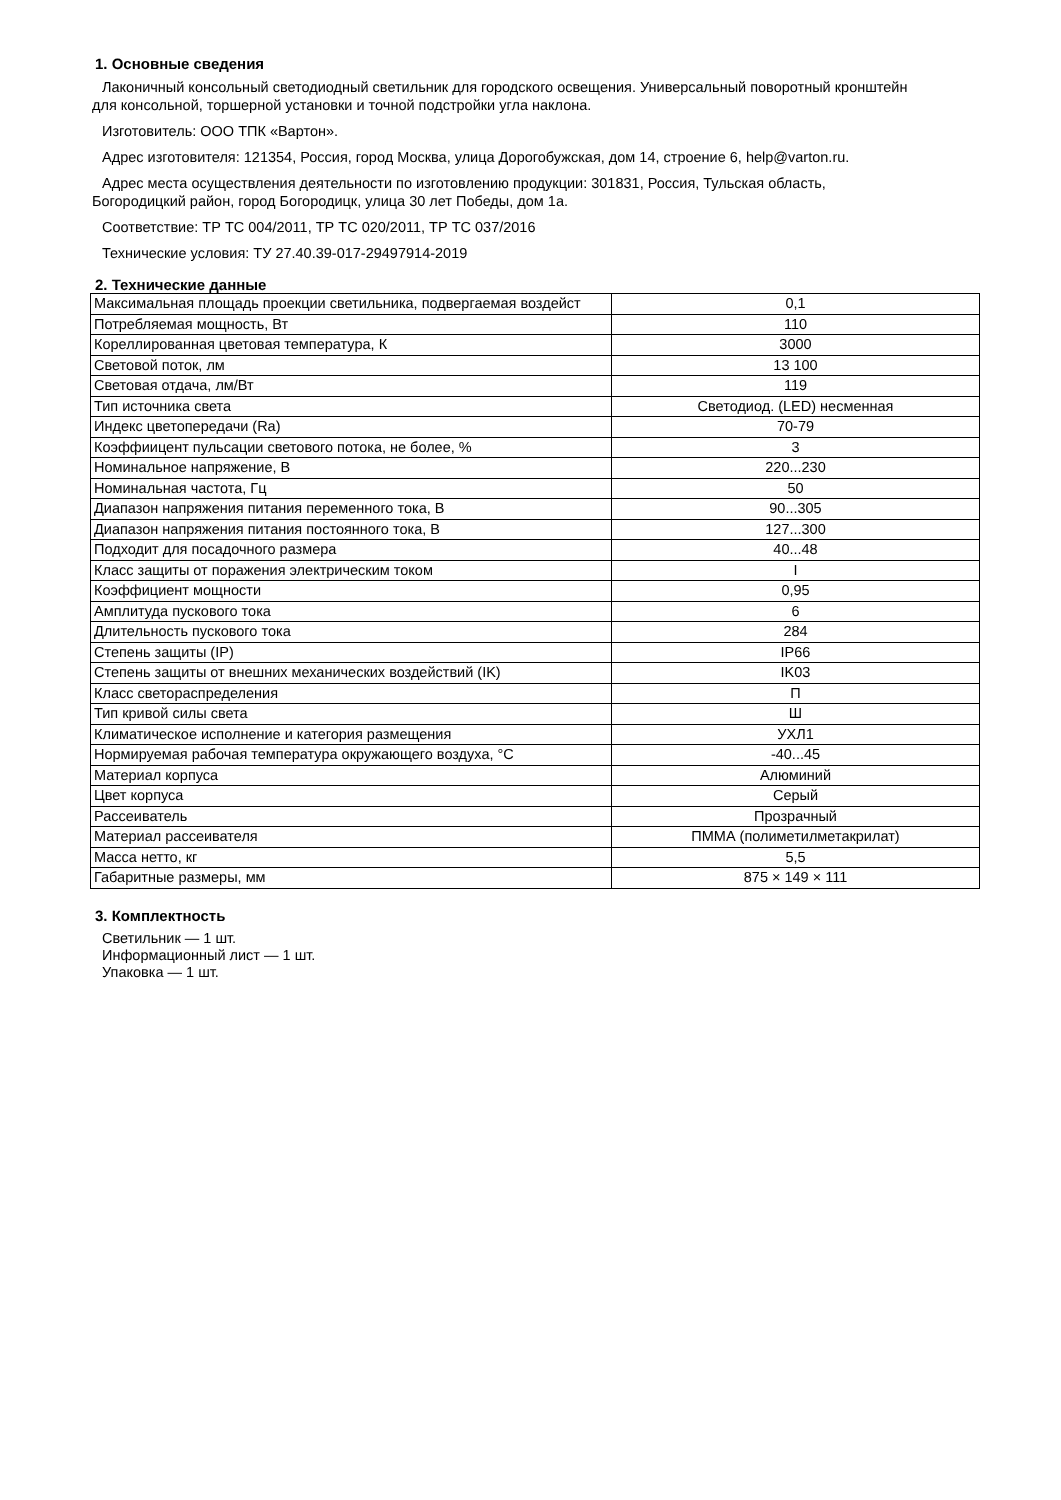1. Основные сведения
Лаконичный консольный светодиодный светильник для городского освещения. Универсальный поворотный кронштейн
для консольной, торшерной установки и точной подстройки угла наклона.
Изготовитель: ООО ТПК «Вартон».
Адрес изготовителя: 121354, Россия, город Москва, улица Дорогобужская, дом 14, строение 6, help@varton.ru.
Адрес места осуществления деятельности по изготовлению продукции: 301831, Россия, Тульская область,
Богородицкий район, город Богородицк, улица 30 лет Победы, дом 1а.
Соответствие: ТР ТС 004/2011, ТР ТС 020/2011, ТР ТС 037/2016
Технические условия: ТУ 27.40.39-017-29497914-2019
2. Технические данные
| Максимальная площадь проекции светильника, подвергаемая воздейст | 0,1 |
| Потребляемая мощность, Вт | 110 |
| Кореллированная цветовая температура, К | 3000 |
| Световой поток, лм | 13 100 |
| Световая отдача, лм/Вт | 119 |
| Тип источника света | Светодиод. (LED) несменная |
| Индекс цветопередачи (Ra) | 70-79 |
| Коэффиицент пульсации светового потока, не более, % | 3 |
| Номинальное напряжение, В | 220...230 |
| Номинальная частота, Гц | 50 |
| Диапазон напряжения питания переменного тока, В | 90...305 |
| Диапазон напряжения питания постоянного тока, В | 127...300 |
| Подходит для посадочного размера | 40...48 |
| Класс защиты от поражения электрическим током | I |
| Коэффициент мощности | 0,95 |
| Амплитуда пускового тока | 6 |
| Длительность пускового тока | 284 |
| Степень защиты (IP) | IP66 |
| Степень защиты от внешних механических воздействий (IK) | IK03 |
| Класс светораспределения | П |
| Тип кривой силы света | Ш |
| Климатическое исполнение и категория размещения | УХЛ1 |
| Нормируемая рабочая температура окружающего воздуха, °С | -40...45 |
| Материал корпуса | Алюминий |
| Цвет корпуса | Серый |
| Рассеиватель | Прозрачный |
| Материал рассеивателя | ПММА (полиметилметакрилат) |
| Масса нетто, кг | 5,5 |
| Габаритные размеры, мм | 875 × 149 × 111 |
3. Комплектность
Светильник — 1 шт.
Информационный лист — 1 шт.
Упаковка — 1 шт.